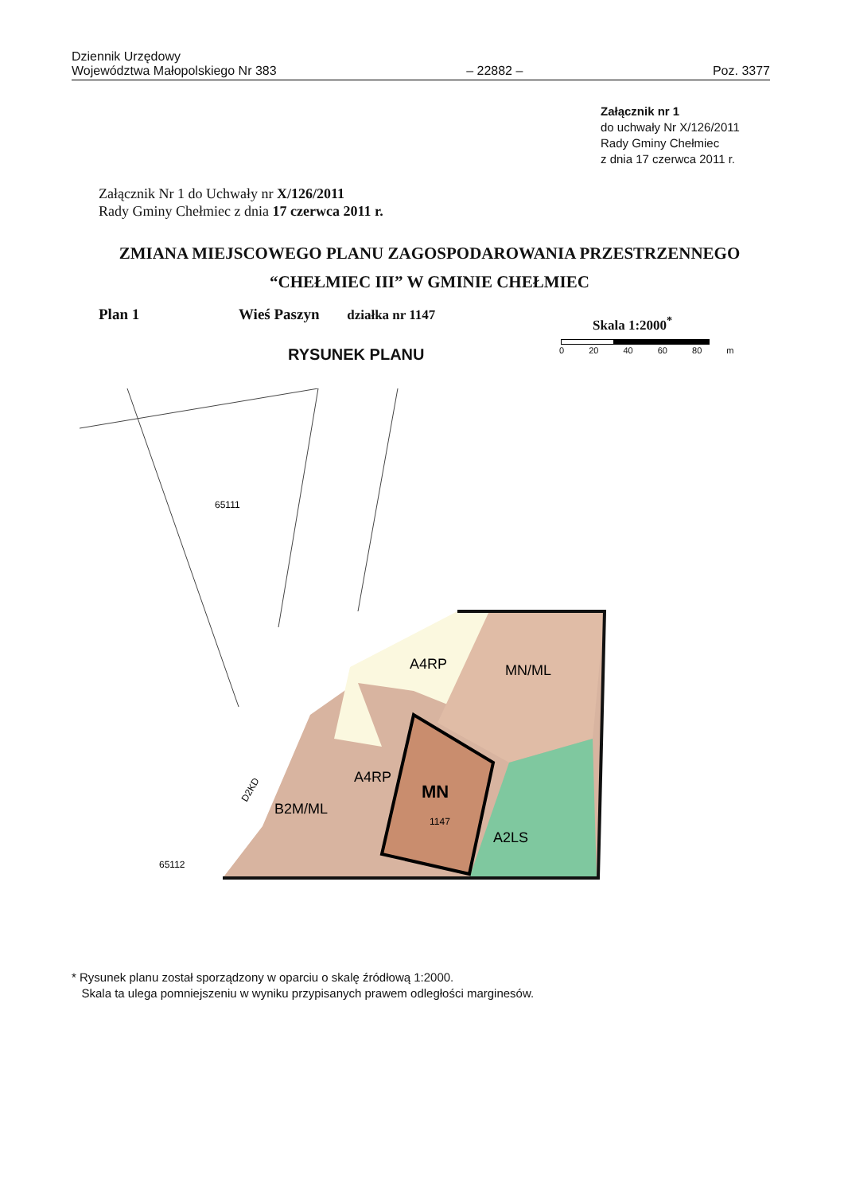Dziennik Urzędowy
Województwa Małopolskiego Nr 383
– 22882 –
Poz. 3377
Załącznik nr 1
do uchwały Nr X/126/2011
Rady Gminy Chełmiec
z dnia 17 czerwca 2011 r.
Załącznik Nr 1 do Uchwały nr X/126/2011
Rady Gminy Chełmiec z dnia 17 czerwca 2011 r.
ZMIANA MIEJSCOWEGO PLANU ZAGOSPODAROWANIA PRZESTRZENNEGO
“CHEŁMIEC III” W GMINIE CHEŁMIEC
Plan 1 Wieś Paszyn działka nr 1147
Skala 1:2000<sup>*</sup>
0 20 40 60 80 m
RYSUNEK PLANU
A4RP
MN/ML
A4RP
MN
1147
B2M/ML
A2LS
D2KD
65111
65112
* Rysunek planu został sporządzony w oparciu o skalę źródłową 1:2000.
Skala ta ulega pomniejszeniu w wyniku przypisanych prawem odległości marginesów.